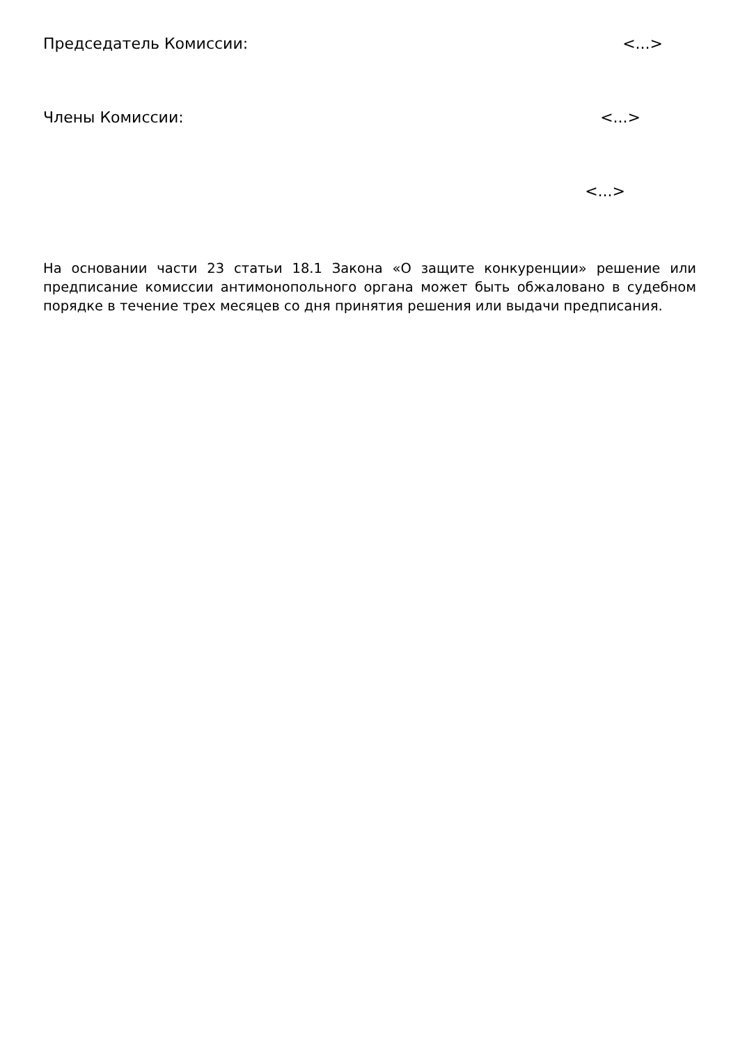Председатель Комиссии: <...>
Члены Комиссии: <...>
<...>
На основании части 23 статьи 18.1 Закона «О защите конкуренции» решение или предписание комиссии антимонопольного органа может быть обжаловано в судебном порядке в течение трех месяцев со дня принятия решения или выдачи предписания.